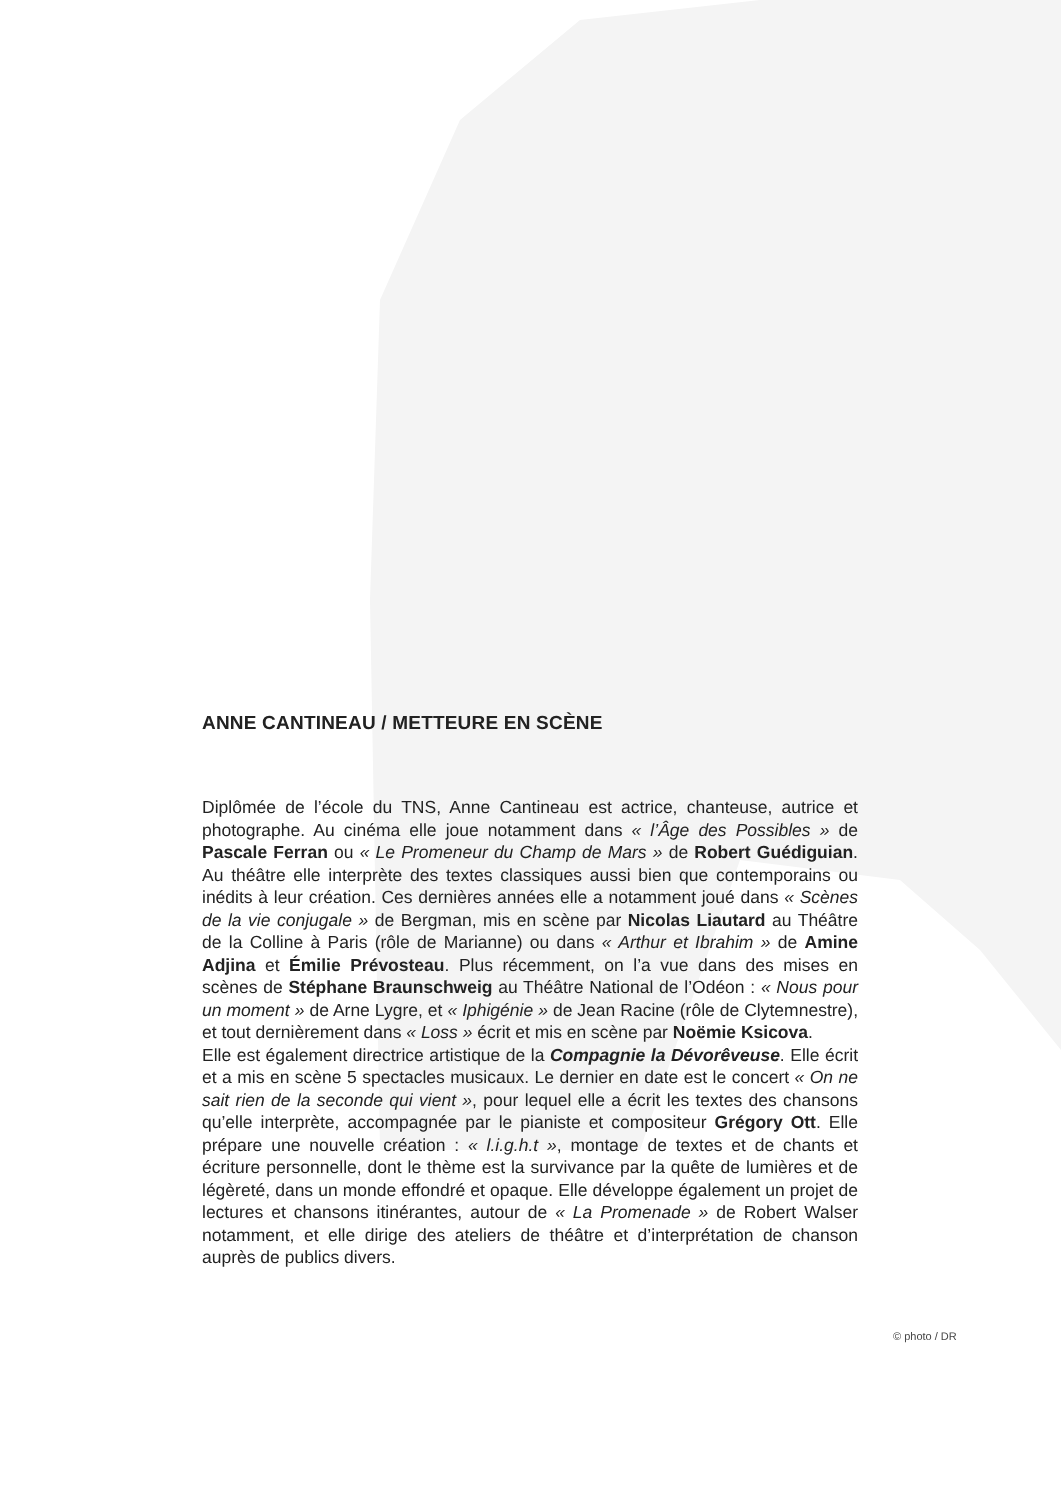ANNE CANTINEAU / METTEURE EN SCÈNE
Diplômée de l’école du TNS, Anne Cantineau est actrice, chanteuse, autrice et photographe. Au cinéma elle joue notamment dans « l’Âge des Possibles » de Pascale Ferran ou « Le Promeneur du Champ de Mars » de Robert Guédiguian. Au théâtre elle interprète des textes classiques aussi bien que contemporains ou inédits à leur création. Ces dernières années elle a notamment joué dans « Scènes de la vie conjugale » de Bergman, mis en scène par Nicolas Liautard au Théâtre de la Colline à Paris (rôle de Marianne) ou dans « Arthur et Ibrahim » de Amine Adjina et Émilie Prévosteau. Plus récemment, on l’a vue dans des mises en scènes de Stéphane Braunschweig au Théâtre National de l’Odéon : « Nous pour un moment » de Arne Lygre, et « Iphigénie » de Jean Racine (rôle de Clytemnestre), et tout dernièrement dans « Loss » écrit et mis en scène par Noëmie Ksicova.
Elle est également directrice artistique de la Compagnie la Dévorêveuse. Elle écrit et a mis en scène 5 spectacles musicaux. Le dernier en date est le concert « On ne sait rien de la seconde qui vient », pour lequel elle a écrit les textes des chansons qu’elle interprète, accompagnée par le pianiste et compositeur Grégory Ott. Elle prépare une nouvelle création : « l.i.g.h.t », montage de textes et de chants et écriture personnelle, dont le thème est la survivance par la quête de lumières et de légèreté, dans un monde effondré et opaque. Elle développe également un projet de lectures et chansons itinérantes, autour de « La Promenade » de Robert Walser notamment, et elle dirige des ateliers de théâtre et d’interprétation de chanson auprès de publics divers.
© photo / DR